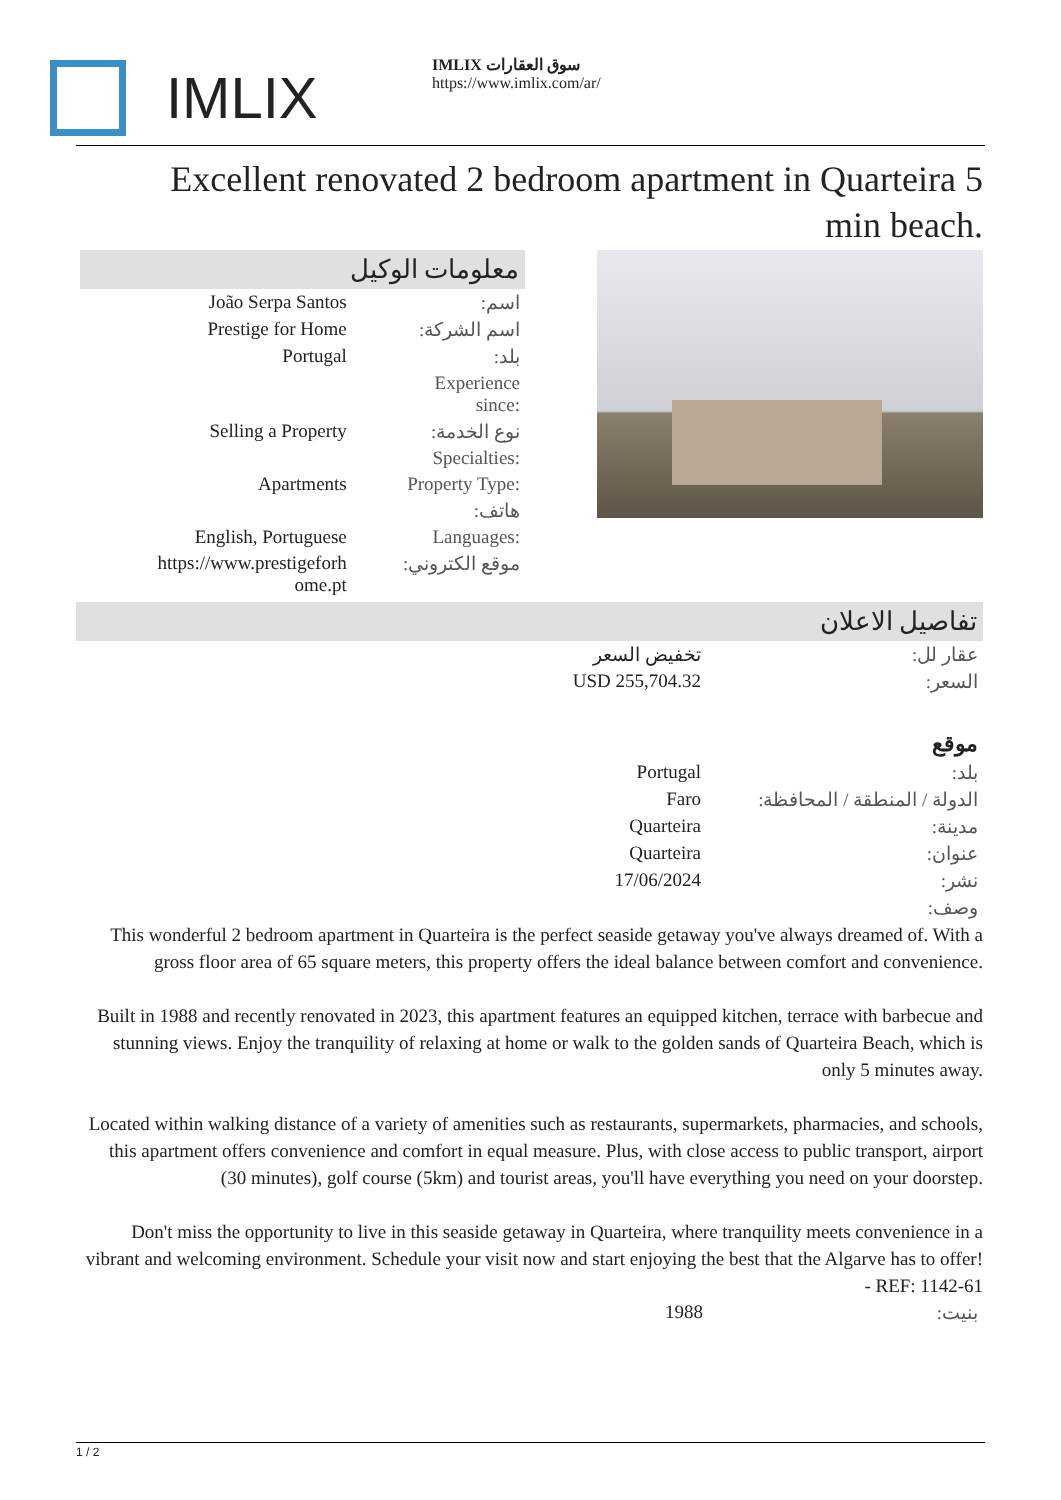IMLIX
IMLIX سوق العقارات
https://www.imlix.com/ar/
Excellent renovated 2 bedroom apartment in Quarteira 5 min beach.
معلومات الوكيل
| João Serpa Santos | اسم: |
| Prestige for Home | اسم الشركة: |
| Portugal | بلد: |
| | Experience since: |
| Selling a Property | نوع الخدمة: |
| | Specialties: |
| Apartments | Property Type: |
| | هاتف: |
| English, Portuguese | Languages: |
| https://www.prestigeforh ome.pt | موقع الكتروني: |
تفاصيل الاعلان
| تخفيض السعر | عقار لل: |
| USD 255,704.32 | السعر: |
| | موقع |
| Portugal | بلد: |
| Faro | الدولة / المنطقة / المحافظة: |
| Quarteira | مدينة: |
| Quarteira | عنوان: |
| 17/06/2024 | نشر: |
| | وصف: |
This wonderful 2 bedroom apartment in Quarteira is the perfect seaside getaway you've always dreamed of. With a gross floor area of 65 square meters, this property offers the ideal balance between comfort and convenience.
Built in 1988 and recently renovated in 2023, this apartment features an equipped kitchen, terrace with barbecue and stunning views. Enjoy the tranquility of relaxing at home or walk to the golden sands of Quarteira Beach, which is only 5 minutes away.
Located within walking distance of a variety of amenities such as restaurants, supermarkets, pharmacies, and schools, this apartment offers convenience and comfort in equal measure. Plus, with close access to public transport, airport (30 minutes), golf course (5km) and tourist areas, you'll have everything you need on your doorstep.
Don't miss the opportunity to live in this seaside getaway in Quarteira, where tranquility meets convenience in a vibrant and welcoming environment. Schedule your visit now and start enjoying the best that the Algarve has to offer! - REF: 1142-61
| 1988 | بنيت: |
1 / 2